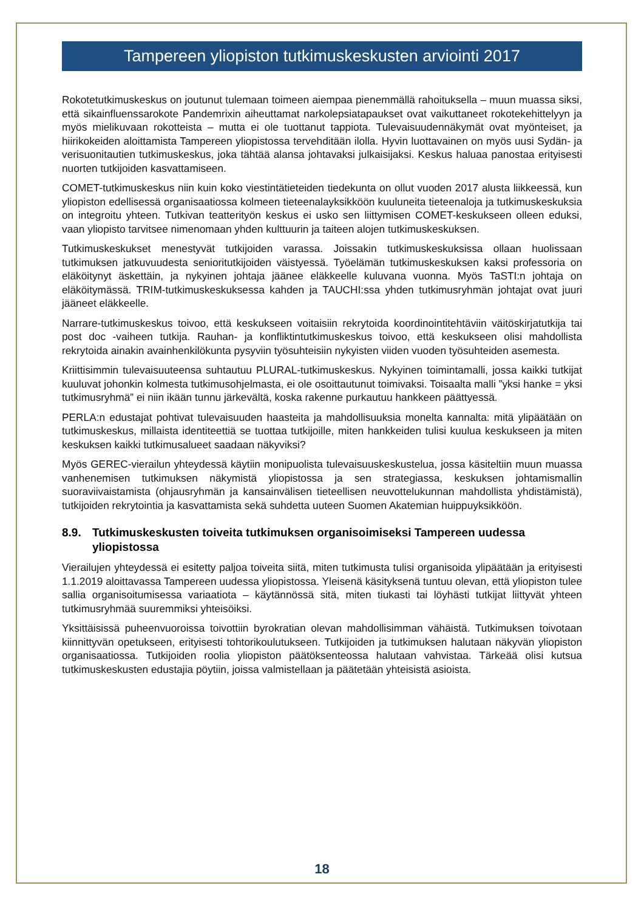Tampereen yliopiston tutkimuskeskusten arviointi 2017
Rokotetutkimuskeskus on joutunut tulemaan toimeen aiempaa pienemmällä rahoituksella – muun muassa siksi, että sikainfluenssarokote Pandemrixin aiheuttamat narkolepsiatapaukset ovat vaikuttaneet rokotekehittelyyn ja myös mielikuvaan rokotteista – mutta ei ole tuottanut tappiota. Tulevaisuudennäkymät ovat myönteiset, ja hiirikokeiden aloittamista Tampereen yliopistossa tervehditään ilolla. Hyvin luottavainen on myös uusi Sydän- ja verisuonitautien tutkimuskeskus, joka tähtää alansa johtavaksi julkaisijaksi. Keskus haluaa panostaa erityisesti nuorten tutkijoiden kasvattamiseen.
COMET-tutkimuskeskus niin kuin koko viestintätieteiden tiedekunta on ollut vuoden 2017 alusta liikkeessä, kun yliopiston edellisessä organisaatiossa kolmeen tieteenalayksikköön kuuluneita tieteenaloja ja tutkimuskeskuksia on integroitu yhteen. Tutkivan teatterityön keskus ei usko sen liittymisen COMET-keskukseen olleen eduksi, vaan yliopisto tarvitsee nimenomaan yhden kulttuurin ja taiteen alojen tutkimuskeskuksen.
Tutkimuskeskukset menestyvät tutkijoiden varassa. Joissakin tutkimuskeskuksissa ollaan huolissaan tutkimuksen jatkuvuudesta senioritutkijoiden väistyessä. Työelämän tutkimuskeskuksen kaksi professoria on eläköitynyt äskettäin, ja nykyinen johtaja jäänee eläkkeelle kuluvana vuonna. Myös TaSTI:n johtaja on eläköitymässä. TRIM-tutkimuskeskuksessa kahden ja TAUCHI:ssa yhden tutkimusryhmän johtajat ovat juuri jääneet eläkkeelle.
Narrare-tutkimuskeskus toivoo, että keskukseen voitaisiin rekrytoida koordinointitehtäviin väitöskirjatutkija tai post doc -vaiheen tutkija. Rauhan- ja konfliktintutkimuskeskus toivoo, että keskukseen olisi mahdollista rekrytoida ainakin avainhenkilökunta pysyviin työsuhteisiin nykyisten viiden vuoden työsuhteiden asemesta.
Kriittisimmin tulevaisuuteensa suhtautuu PLURAL-tutkimuskeskus. Nykyinen toimintamalli, jossa kaikki tutkijat kuuluvat johonkin kolmesta tutkimusohjelmasta, ei ole osoittautunut toimivaksi. Toisaalta malli ”yksi hanke = yksi tutkimusryhmä” ei niin ikään tunnu järkevältä, koska rakenne purkautuu hankkeen päättyessä.
PERLA:n edustajat pohtivat tulevaisuuden haasteita ja mahdollisuuksia monelta kannalta: mitä ylipäätään on tutkimuskeskus, millaista identiteettiä se tuottaa tutkijoille, miten hankkeiden tulisi kuulua keskukseen ja miten keskuksen kaikki tutkimusalueet saadaan näkyviksi?
Myös GEREC-vierailun yhteydessä käytiin monipuolista tulevaisuuskeskustelua, jossa käsiteltiin muun muassa vanhenemisen tutkimuksen näkymistä yliopistossa ja sen strategiassa, keskuksen johtamismallin suoraviivaistamista (ohjausryhmän ja kansainvälisen tieteellisen neuvottelukunnan mahdollista yhdistämistä), tutkijoiden rekrytointia ja kasvattamista sekä suhdetta uuteen Suomen Akatemian huippuyksikköön.
8.9. Tutkimuskeskusten toiveita tutkimuksen organisoimiseksi Tampereen uudessa yliopistossa
Vierailujen yhteydessä ei esitetty paljoa toiveita siitä, miten tutkimusta tulisi organisoida ylipäätään ja erityisesti 1.1.2019 aloittavassa Tampereen uudessa yliopistossa. Yleisenä käsityksenä tuntuu olevan, että yliopiston tulee sallia organisoitumisessa variaatiota – käytännössä sitä, miten tiukasti tai löyhästi tutkijat liittyvät yhteen tutkimusryhmää suuremmiksi yhteisöiksi.
Yksittäisissä puheenvuoroissa toivottiin byrokratian olevan mahdollisimman vähäistä. Tutkimuksen toivotaan kiinnittyvän opetukseen, erityisesti tohtorikoulutukseen. Tutkijoiden ja tutkimuksen halutaan näkyvän yliopiston organisaatiossa. Tutkijoiden roolia yliopiston päätöksenteossa halutaan vahvistaa. Tärkeää olisi kutsua tutkimuskeskusten edustajia pöytiin, joissa valmistellaan ja päätetään yhteisistä asioista.
18